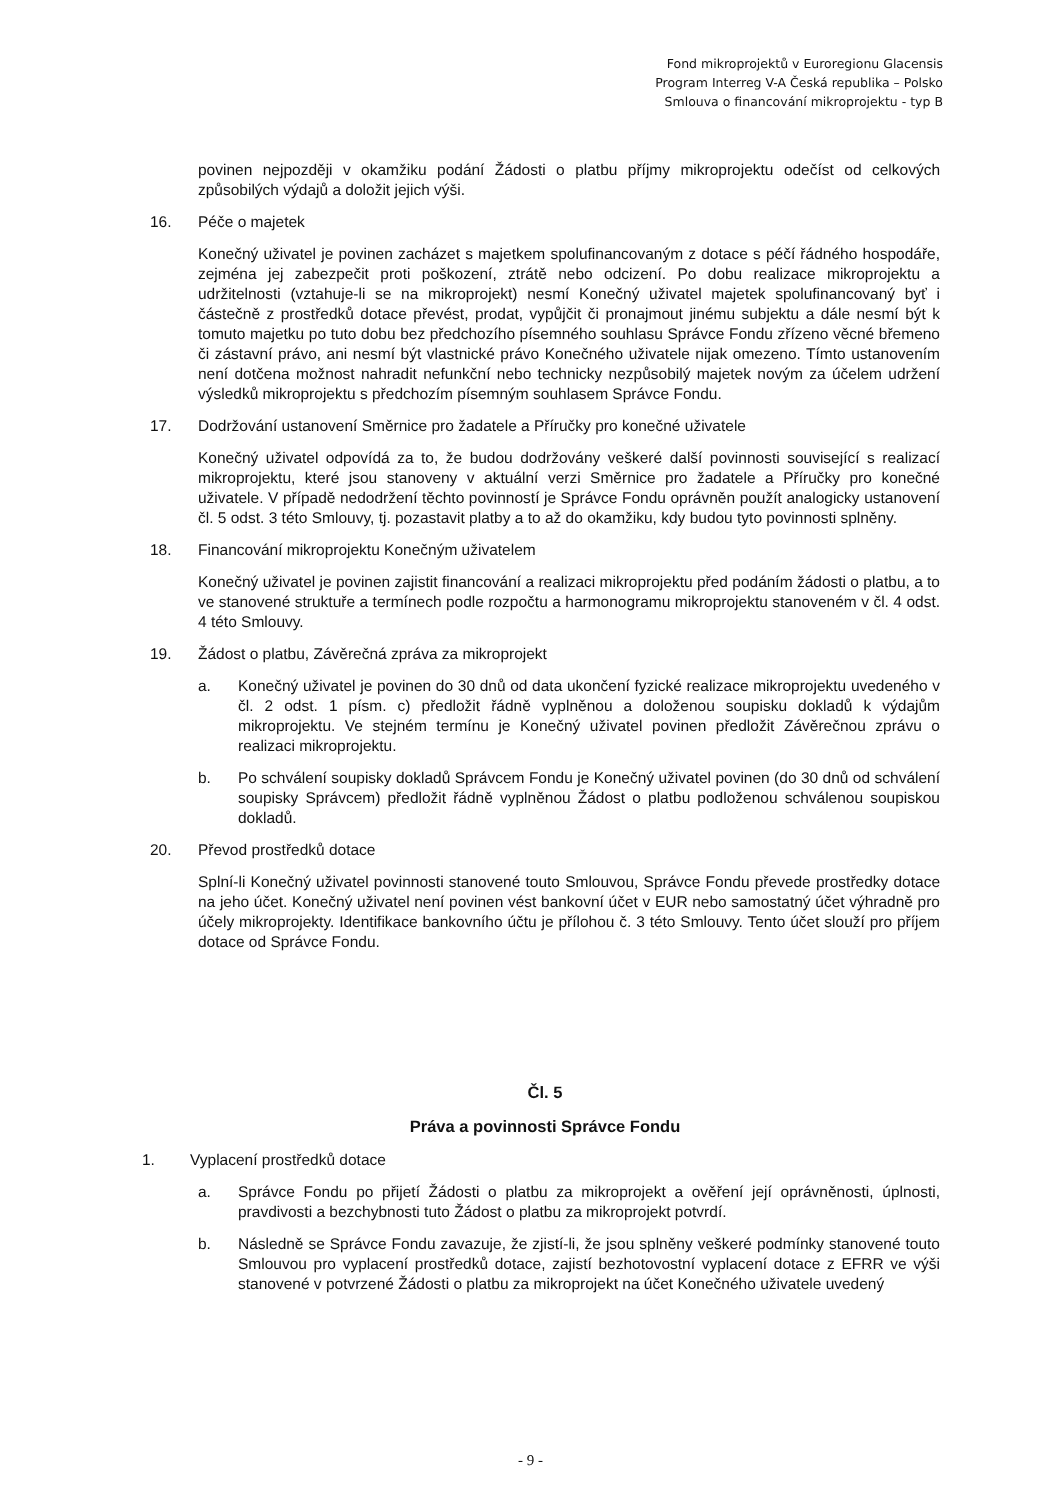Fond mikroprojektů v Euroregionu Glacensis
Program Interreg V-A Česká republika – Polsko
Smlouva o financování mikroprojektu - typ B
povinen nejpozději v okamžiku podání Žádosti o platbu příjmy mikroprojektu odečíst od celkových způsobilých výdajů a doložit jejich výši.
16. Péče o majetek
Konečný uživatel je povinen zacházet s majetkem spolufinancovaným z dotace s péčí řádného hospodáře, zejména jej zabezpečit proti poškození, ztrátě nebo odcizení. Po dobu realizace mikroprojektu a udržitelnosti (vztahuje-li se na mikroprojekt) nesmí Konečný uživatel majetek spolufinancovaný byť i částečně z prostředků dotace převést, prodat, vypůjčit či pronajmout jinému subjektu a dále nesmí být k tomuto majetku po tuto dobu bez předchozího písemného souhlasu Správce Fondu zřízeno věcné břemeno či zástavní právo, ani nesmí být vlastnické právo Konečného uživatele nijak omezeno. Tímto ustanovením není dotčena možnost nahradit nefunkční nebo technicky nezpůsobilý majetek novým za účelem udržení výsledků mikroprojektu s předchozím písemným souhlasem Správce Fondu.
17. Dodržování ustanovení Směrnice pro žadatele a Příručky pro konečné uživatele
Konečný uživatel odpovídá za to, že budou dodržovány veškeré další povinnosti související s realizací mikroprojektu, které jsou stanoveny v aktuální verzi Směrnice pro žadatele a Příručky pro konečné uživatele. V případě nedodržení těchto povinností je Správce Fondu oprávněn použít analogicky ustanovení čl. 5 odst. 3 této Smlouvy, tj. pozastavit platby a to až do okamžiku, kdy budou tyto povinnosti splněny.
18. Financování mikroprojektu Konečným uživatelem
Konečný uživatel je povinen zajistit financování a realizaci mikroprojektu před podáním žádosti o platbu, a to ve stanovené struktuře a termínech podle rozpočtu a harmonogramu mikroprojektu stanoveném v čl. 4 odst. 4 této Smlouvy.
19. Žádost o platbu, Závěrečná zpráva za mikroprojekt
a. Konečný uživatel je povinen do 30 dnů od data ukončení fyzické realizace mikroprojektu uvedeného v čl. 2 odst. 1 písm. c) předložit řádně vyplněnou a doloženou soupisku dokladů k výdajům mikroprojektu. Ve stejném termínu je Konečný uživatel povinen předložit Závěrečnou zprávu o realizaci mikroprojektu.
b. Po schválení soupisky dokladů Správcem Fondu je Konečný uživatel povinen (do 30 dnů od schválení soupisky Správcem) předložit řádně vyplněnou Žádost o platbu podloženou schválenou soupiskou dokladů.
20. Převod prostředků dotace
Splní-li Konečný uživatel povinnosti stanovené touto Smlouvou, Správce Fondu převede prostředky dotace na jeho účet. Konečný uživatel není povinen vést bankovní účet v EUR nebo samostatný účet výhradně pro účely mikroprojekty. Identifikace bankovního účtu je přílohou č. 3 této Smlouvy. Tento účet slouží pro příjem dotace od Správce Fondu.
Čl. 5
Práva a povinnosti Správce Fondu
1. Vyplacení prostředků dotace
a. Správce Fondu po přijetí Žádosti o platbu za mikroprojekt a ověření její oprávněnosti, úplnosti, pravdivosti a bezchybnosti tuto Žádost o platbu za mikroprojekt potvrdí.
b. Následně se Správce Fondu zavazuje, že zjistí-li, že jsou splněny veškeré podmínky stanovené touto Smlouvou pro vyplacení prostředků dotace, zajistí bezhotovostní vyplacení dotace z EFRR ve výši stanovené v potvrzené Žádosti o platbu za mikroprojekt na účet Konečného uživatele uvedený
- 9 -